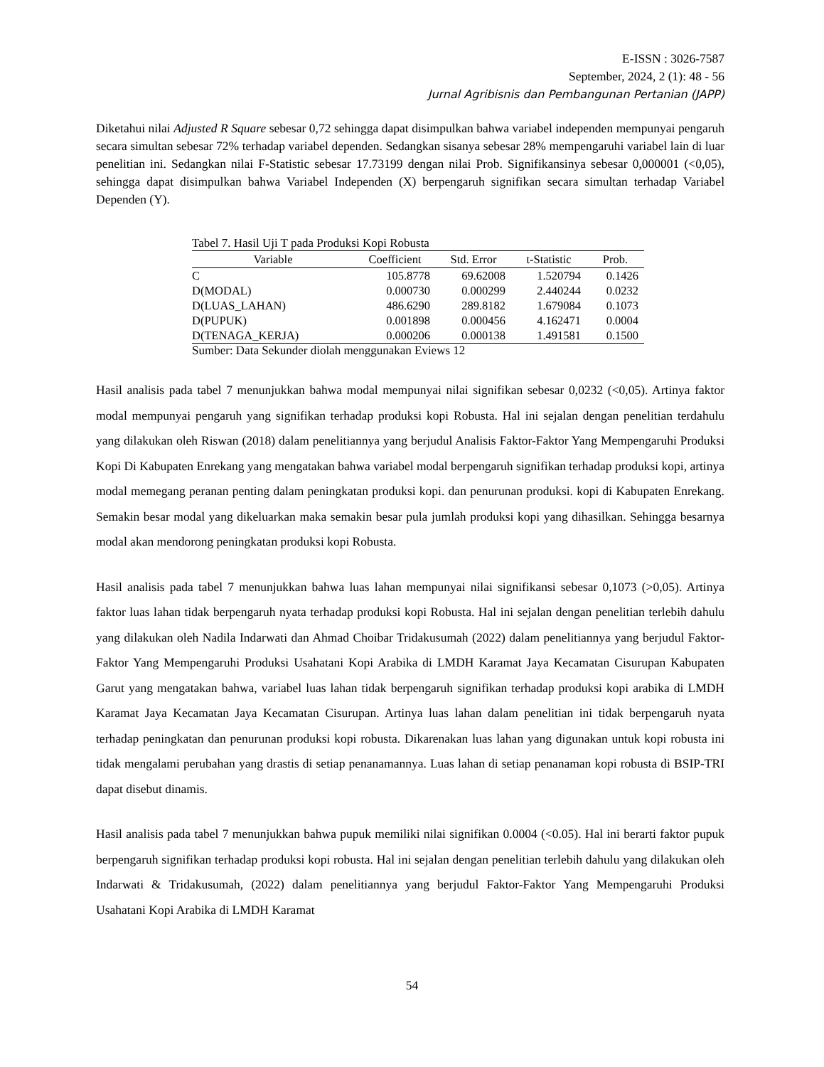E-ISSN : 3026-7587
September, 2024, 2 (1): 48 - 56
Jurnal Agribisnis dan Pembangunan Pertanian (JAPP)
Diketahui nilai Adjusted R Square sebesar 0,72 sehingga dapat disimpulkan bahwa variabel independen mempunyai pengaruh secara simultan sebesar 72% terhadap variabel dependen. Sedangkan sisanya sebesar 28% mempengaruhi variabel lain di luar penelitian ini. Sedangkan nilai F-Statistic sebesar 17.73199 dengan nilai Prob. Signifikansinya sebesar 0,000001 (<0,05), sehingga dapat disimpulkan bahwa Variabel Independen (X) berpengaruh signifikan secara simultan terhadap Variabel Dependen (Y).
Tabel 7. Hasil Uji T pada Produksi Kopi Robusta
| Variable | Coefficient | Std. Error | t-Statistic | Prob. |
| --- | --- | --- | --- | --- |
| C | 105.8778 | 69.62008 | 1.520794 | 0.1426 |
| D(MODAL) | 0.000730 | 0.000299 | 2.440244 | 0.0232 |
| D(LUAS_LAHAN) | 486.6290 | 289.8182 | 1.679084 | 0.1073 |
| D(PUPUK) | 0.001898 | 0.000456 | 4.162471 | 0.0004 |
| D(TENAGA_KERJA) | 0.000206 | 0.000138 | 1.491581 | 0.1500 |
Sumber: Data Sekunder diolah menggunakan Eviews 12
Hasil analisis pada tabel 7 menunjukkan bahwa modal mempunyai nilai signifikan sebesar 0,0232 (<0,05). Artinya faktor modal mempunyai pengaruh yang signifikan terhadap produksi kopi Robusta. Hal ini sejalan dengan penelitian terdahulu yang dilakukan oleh Riswan (2018) dalam penelitiannya yang berjudul Analisis Faktor-Faktor Yang Mempengaruhi Produksi Kopi Di Kabupaten Enrekang yang mengatakan bahwa variabel modal berpengaruh signifikan terhadap produksi kopi, artinya modal memegang peranan penting dalam peningkatan produksi kopi. dan penurunan produksi. kopi di Kabupaten Enrekang. Semakin besar modal yang dikeluarkan maka semakin besar pula jumlah produksi kopi yang dihasilkan. Sehingga besarnya modal akan mendorong peningkatan produksi kopi Robusta.
Hasil analisis pada tabel 7 menunjukkan bahwa luas lahan mempunyai nilai signifikansi sebesar 0,1073 (>0,05). Artinya faktor luas lahan tidak berpengaruh nyata terhadap produksi kopi Robusta. Hal ini sejalan dengan penelitian terlebih dahulu yang dilakukan oleh Nadila Indarwati dan Ahmad Choibar Tridakusumah (2022) dalam penelitiannya yang berjudul Faktor-Faktor Yang Mempengaruhi Produksi Usahatani Kopi Arabika di LMDH Karamat Jaya Kecamatan Cisurupan Kabupaten Garut yang mengatakan bahwa, variabel luas lahan tidak berpengaruh signifikan terhadap produksi kopi arabika di LMDH Karamat Jaya Kecamatan Jaya Kecamatan Cisurupan. Artinya luas lahan dalam penelitian ini tidak berpengaruh nyata terhadap peningkatan dan penurunan produksi kopi robusta. Dikarenakan luas lahan yang digunakan untuk kopi robusta ini tidak mengalami perubahan yang drastis di setiap penanamannya. Luas lahan di setiap penanaman kopi robusta di BSIP-TRI dapat disebut dinamis.
Hasil analisis pada tabel 7 menunjukkan bahwa pupuk memiliki nilai signifikan 0.0004 (<0.05). Hal ini berarti faktor pupuk berpengaruh signifikan terhadap produksi kopi robusta. Hal ini sejalan dengan penelitian terlebih dahulu yang dilakukan oleh Indarwati & Tridakusumah, (2022) dalam penelitiannya yang berjudul Faktor-Faktor Yang Mempengaruhi Produksi Usahatani Kopi Arabika di LMDH Karamat
54